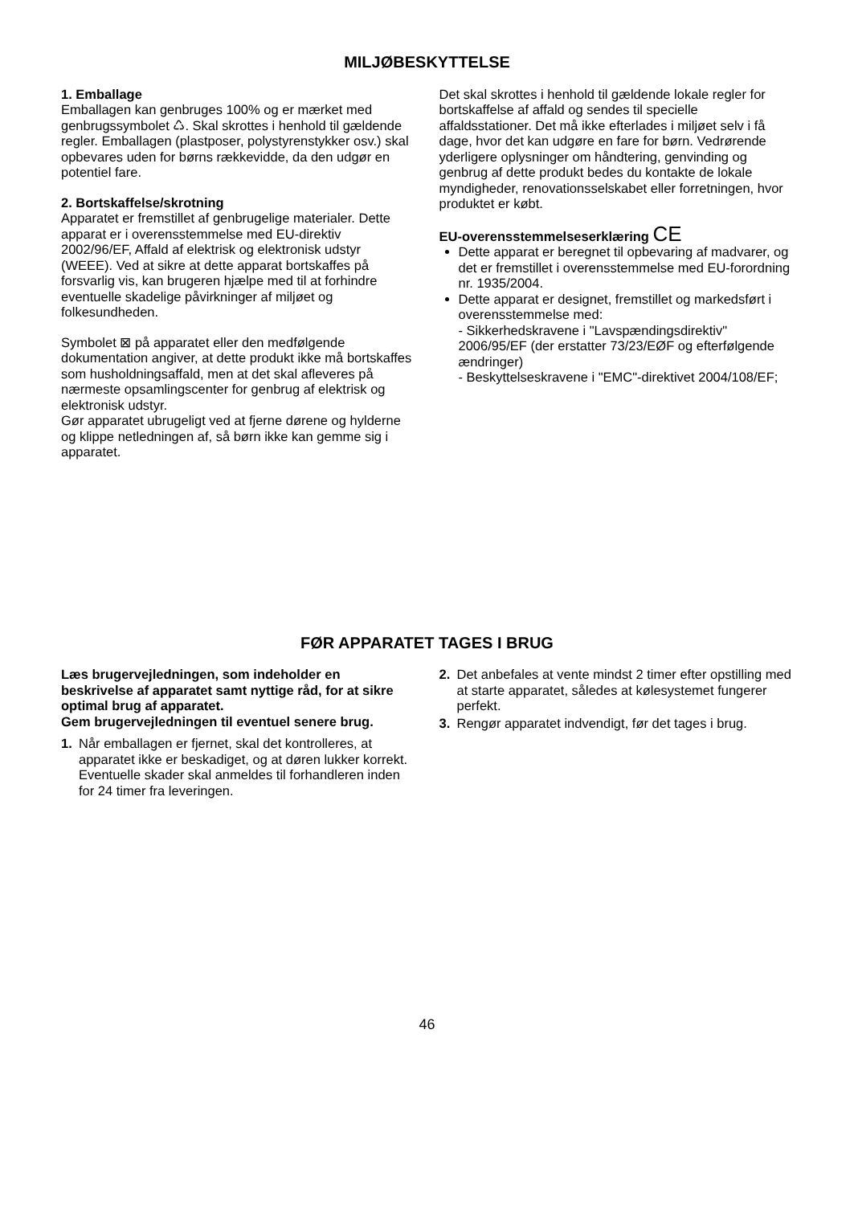MILJØBESKYTTELSE
1. Emballage
Emballagen kan genbruges 100% og er mærket med genbrugssymbolet ♺. Skal skrottes i henhold til gældende regler. Emballagen (plastposer, polystyrenstykker osv.) skal opbevares uden for børns rækkevidde, da den udgør en potentiel fare.
2. Bortskaffelse/skrotning
Apparatet er fremstillet af genbrugelige materialer. Dette apparat er i overensstemmelse med EU-direktiv 2002/96/EF, Affald af elektrisk og elektronisk udstyr (WEEE). Ved at sikre at dette apparat bortskaffes på forsvarlig vis, kan brugeren hjælpe med til at forhindre eventuelle skadelige påvirkninger af miljøet og folkesundheden.
Symbolet ⊠ på apparatet eller den medfølgende dokumentation angiver, at dette produkt ikke må bortskaffes som husholdningsaffald, men at det skal afleveres på nærmeste opsamlingscenter for genbrug af elektrisk og elektronisk udstyr.
Gør apparatet ubrugeligt ved at fjerne dørene og hylderne og klippe netledningen af, så børn ikke kan gemme sig i apparatet.
Det skal skrottes i henhold til gældende lokale regler for bortskaffelse af affald og sendes til specielle affaldsstationer. Det må ikke efterlades i miljøet selv i få dage, hvor det kan udgøre en fare for børn. Vedrørende yderligere oplysninger om håndtering, genvinding og genbrug af dette produkt bedes du kontakte de lokale myndigheder, renovationsselskabet eller forretningen, hvor produktet er købt.
EU-overensstemmelseserklæring CE
Dette apparat er beregnet til opbevaring af madvarer, og det er fremstillet i overensstemmelse med EU-forordning nr. 1935/2004.
Dette apparat er designet, fremstillet og markedsført i overensstemmelse med:
- Sikkerhedskravene i "Lavspændingsdirektiv" 2006/95/EF (der erstatter 73/23/EØF og efterfølgende ændringer)
- Beskyttelseskravene i "EMC"-direktivet 2004/108/EF;
FØR APPARATET TAGES I BRUG
Læs brugervejledningen, som indeholder en beskrivelse af apparatet samt nyttige råd, for at sikre optimal brug af apparatet.
Gem brugervejledningen til eventuel senere brug.
1. Når emballagen er fjernet, skal det kontrolleres, at apparatet ikke er beskadiget, og at døren lukker korrekt. Eventuelle skader skal anmeldes til forhandleren inden for 24 timer fra leveringen.
2. Det anbefales at vente mindst 2 timer efter opstilling med at starte apparatet, således at kølesystemet fungerer perfekt.
3. Rengør apparatet indvendigt, før det tages i brug.
46